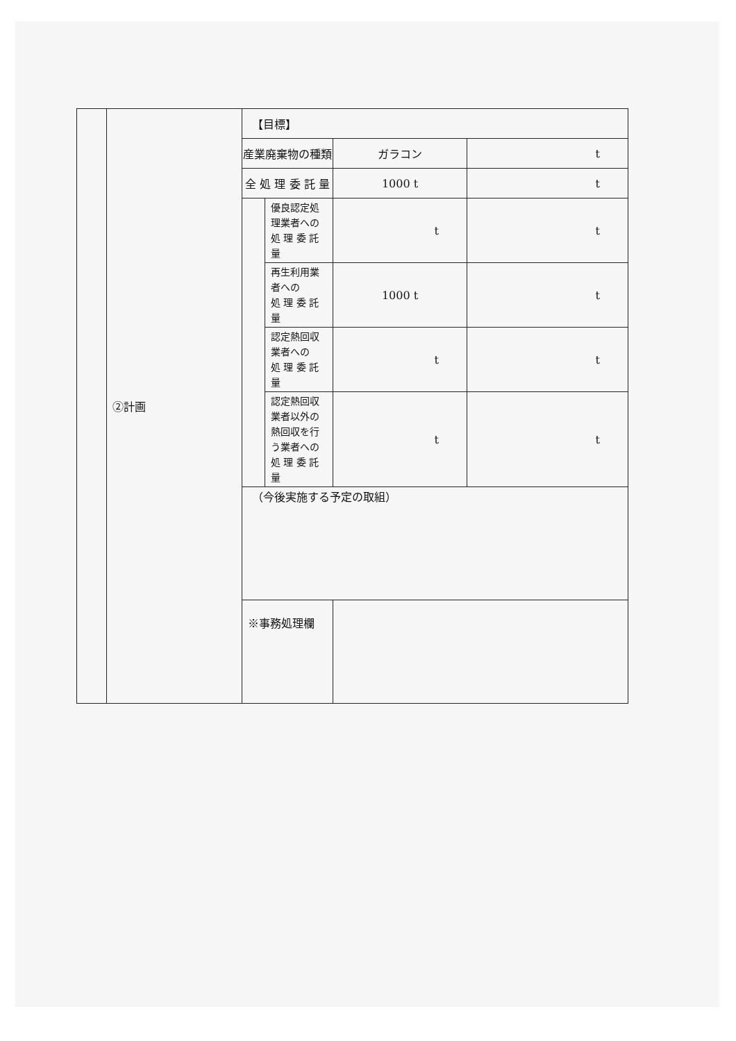| | ②計画 | 【目標】 | | | |
| | | 産業廃棄物の種類 | | ガラコン | t |
| | | 全 処 理 委 託 量 | | 1000 t | t |
| | | | 優良認定処理業者への 処 理 委 託 量 | t | t |
| | | | 再生利用業者への 処 理 委 託 量 | 1000 t | t |
| | | | 認定熱回収業者への 処 理 委 託 量 | t | t |
| | | | 認定熱回収業者以外の 熱回収を行う業者への 処 理 委 託 量 | t | t |
| | | （今後実施する予定の取組） | | | |
| | | ※事務処理欄 | | | |